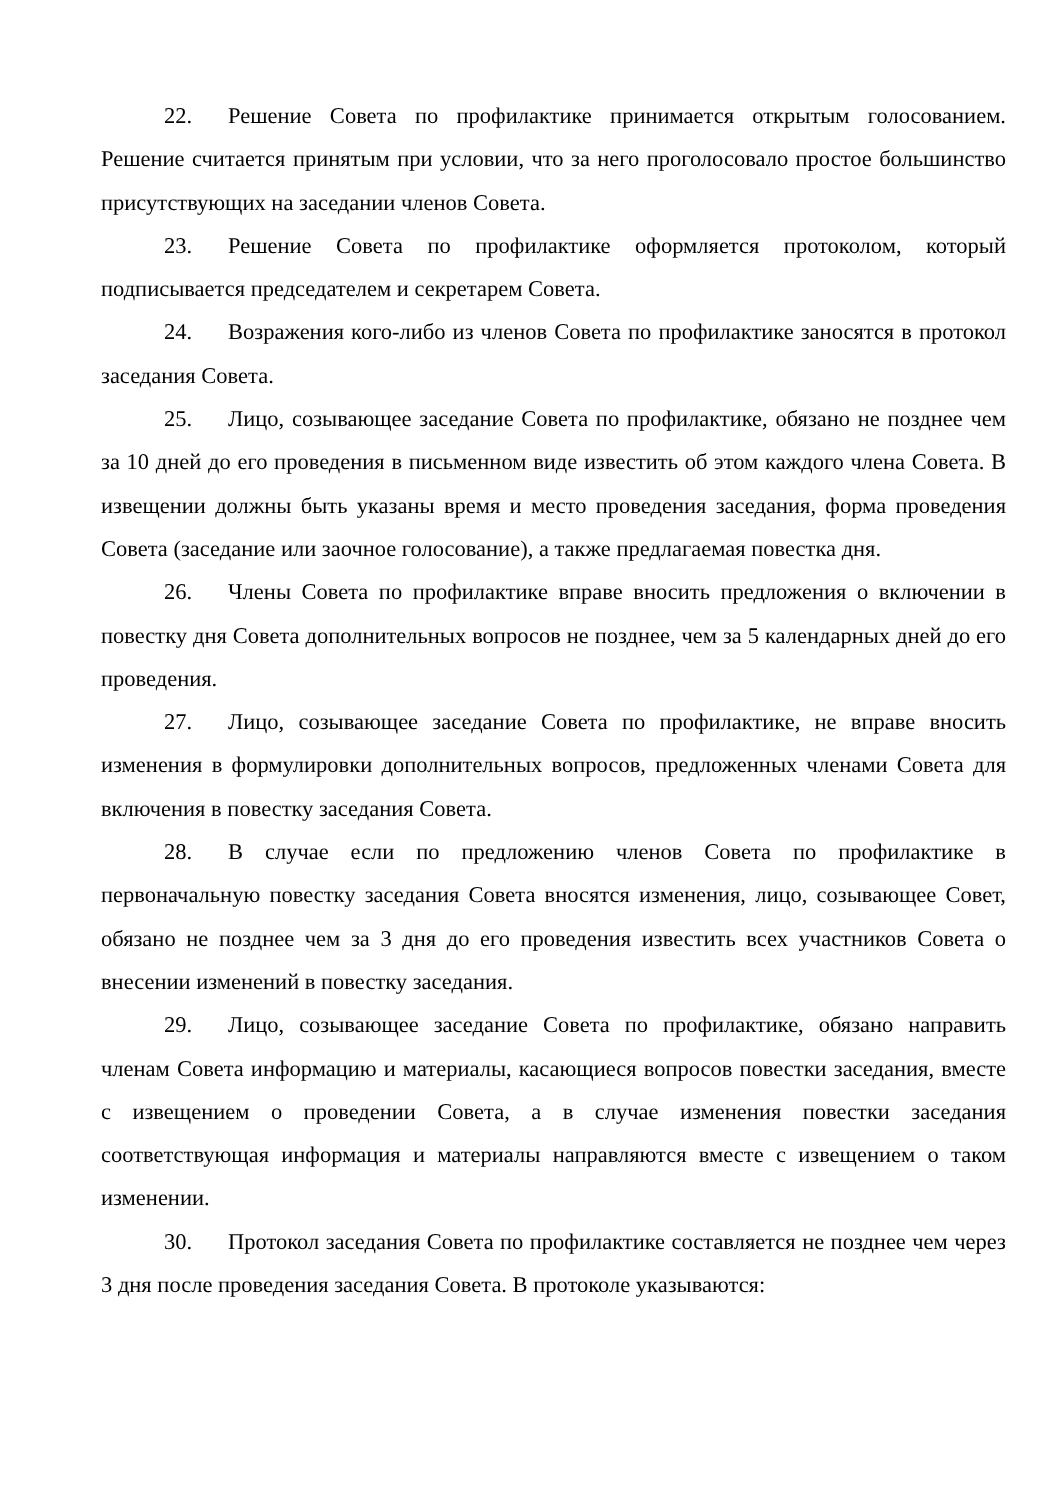22. Решение Совета по профилактике принимается открытым голосованием. Решение считается принятым при условии, что за него проголосовало простое большинство присутствующих на заседании членов Совета.
23. Решение Совета по профилактике оформляется протоколом, который подписывается председателем и секретарем Совета.
24. Возражения кого-либо из членов Совета по профилактике заносятся в протокол заседания Совета.
25. Лицо, созывающее заседание Совета по профилактике, обязано не позднее чем за 10 дней до его проведения в письменном виде известить об этом каждого члена Совета. В извещении должны быть указаны время и место проведения заседания, форма проведения Совета (заседание или заочное голосование), а также предлагаемая повестка дня.
26. Члены Совета по профилактике вправе вносить предложения о включении в повестку дня Совета дополнительных вопросов не позднее, чем за 5 календарных дней до его проведения.
27. Лицо, созывающее заседание Совета по профилактике, не вправе вносить изменения в формулировки дополнительных вопросов, предложенных членами Совета для включения в повестку заседания Совета.
28. В случае если по предложению членов Совета по профилактике в первоначальную повестку заседания Совета вносятся изменения, лицо, созывающее Совет, обязано не позднее чем за 3 дня до его проведения известить всех участников Совета о внесении изменений в повестку заседания.
29. Лицо, созывающее заседание Совета по профилактике, обязано направить членам Совета информацию и материалы, касающиеся вопросов повестки заседания, вместе с извещением о проведении Совета, а в случае изменения повестки заседания соответствующая информация и материалы направляются вместе с извещением о таком изменении.
30. Протокол заседания Совета по профилактике составляется не позднее чем через 3 дня после проведения заседания Совета. В протоколе указываются: